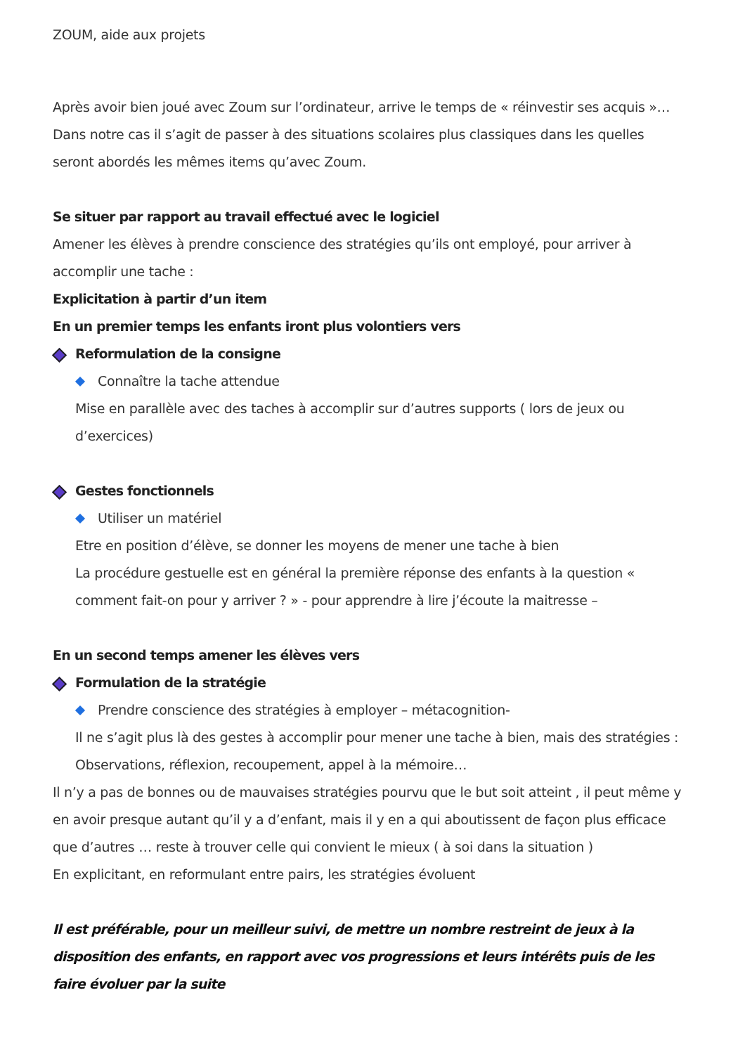ZOUM, aide aux projets
Après avoir bien joué avec Zoum sur l’ordinateur, arrive le temps de « réinvestir ses acquis »…
Dans notre cas il s’agit de passer à des situations scolaires plus classiques dans les quelles seront abordés les mêmes items qu’avec Zoum.
Se situer par rapport au travail effectué avec le logiciel
Amener les élèves à prendre conscience des stratégies qu’ils ont employé, pour arriver à accomplir une tache :
Explicitation à partir d’un item
En un premier temps les enfants iront plus volontiers vers
Reformulation de la consigne
Connaître la tache attendue
Mise en parallèle avec des taches à accomplir sur d’autres supports ( lors de jeux ou d’exercices)
Gestes fonctionnels
Utiliser un matériel
Etre en position d’élève, se donner les moyens de mener une tache à bien
La procédure gestuelle est en général la première réponse des enfants à la question « comment fait-on pour y arriver ? » - pour apprendre à lire j’écoute la maitresse –
En un second temps amener les élèves vers
Formulation de la stratégie
Prendre conscience des stratégies à employer – métacognition-
Il ne s’agit plus là des gestes à accomplir pour mener une tache à bien, mais des stratégies : Observations, réflexion, recoupement, appel à la mémoire…
Il n’y a pas de bonnes ou de mauvaises stratégies pourvu que le but soit atteint , il peut même y en avoir presque autant qu’il y a d’enfant, mais il y en a qui aboutissent de façon plus efficace que d’autres … reste à trouver celle qui convient le mieux ( à soi dans la situation )
En explicitant, en reformulant entre pairs, les stratégies évoluent
Il est préférable, pour un meilleur suivi, de mettre un nombre restreint de jeux à la disposition des enfants, en rapport avec vos progressions et leurs intérêts puis de les faire évoluer par la suite